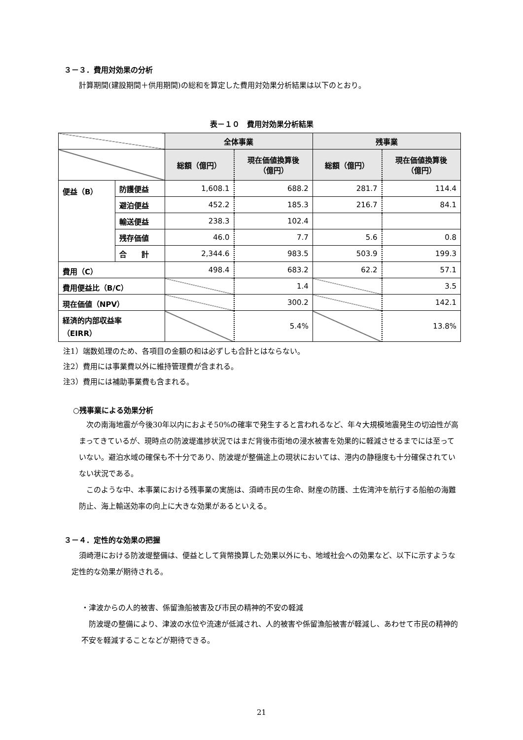３－３．費用対効果の分析
計算期間(建設期間＋供用期間)の総和を算定した費用対効果分析結果は以下のとおり。
表－１０　費用対効果分析結果
| | | 全体事業 | | 残事業 | |
| --- | --- | --- | --- | --- | --- |
| | | 総額（億円） | 現在価値換算後 （億円） | 総額（億円） | 現在価値換算後 （億円） |
| 便益（B） | 防護便益 | 1,608.1 | 688.2 | 281.7 | 114.4 |
| | 避泊便益 | 452.2 | 185.3 | 216.7 | 84.1 |
| | 輸送便益 | 238.3 | 102.4 | | |
| | 残存価値 | 46.0 | 7.7 | 5.6 | 0.8 |
| | 合 計 | 2,344.6 | 983.5 | 503.9 | 199.3 |
| 費用（C） | | 498.4 | 683.2 | 62.2 | 57.1 |
| 費用便益比（B/C） | | | 1.4 | | 3.5 |
| 現在価値（NPV） | | | 300.2 | | 142.1 |
| 経済的内部収益率 （EIRR） | | | 5.4% | | 13.8% |
注1）端数処理のため、各項目の金額の和は必ずしも合計とはならない。
注2）費用には事業費以外に維持管理費が含まれる。
注3）費用には補助事業費も含まれる。
○残事業による効果分析
次の南海地震が今後30年以内におよそ50%の確率で発生すると言われるなど、年々大規模地震発生の切迫性が高まってきているが、現時点の防波堤進捗状況ではまだ背後市街地の浸水被害を効果的に軽減させるまでには至っていない。避泊水域の確保も不十分であり、防波堤が整備途上の現状においては、港内の静穏度も十分確保されていない状況である。
このような中、本事業における残事業の実施は、須崎市民の生命、財産の防護、土佐湾沖を航行する船舶の海難防止、海上輸送効率の向上に大きな効果があるといえる。
３－４．定性的な効果の把握
須崎港における防波堤整備は、便益として貨幣換算した効果以外にも、地域社会への効果など、以下に示すような定性的な効果が期待される。
・津波からの人的被害、係留漁船被害及び市民の精神的不安の軽減
防波堤の整備により、津波の水位や流速が低減され、人的被害や係留漁船被害が軽減し、あわせて市民の精神的不安を軽減することなどが期待できる。
21